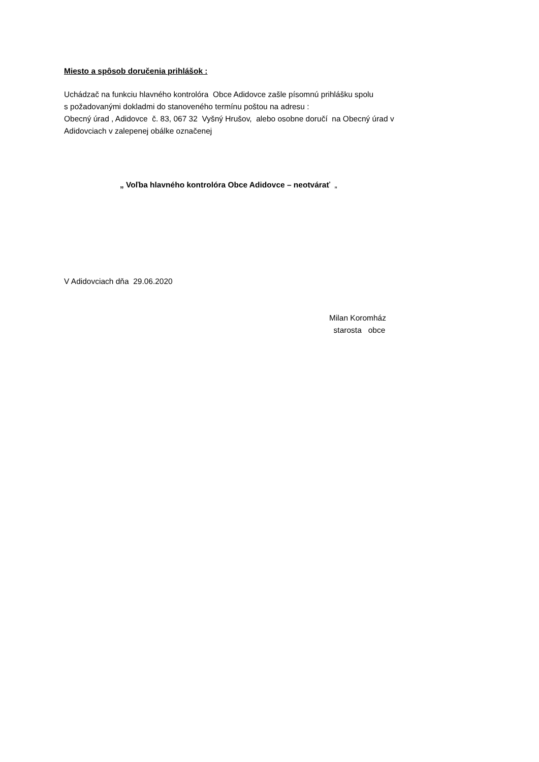Miesto a spôsob doručenia prihlášok :
Uchádzač na funkciu hlavného kontrolóra Obce Adidovce zašle písomnú prihlášku spolu
s požadovanými dokladmi do stanoveného termínu poštou na adresu :
Obecný úrad , Adidovce č. 83, 067 32 Vyšný Hrušov, alebo osobne doručí na Obecný úrad v
Adidovciach v zalepenej obálke označenej
„ Voľba hlavného kontrolóra Obce Adidovce – neotvárať „
V Adidovciach dňa 29.06.2020
Milan Koromház
starosta obce